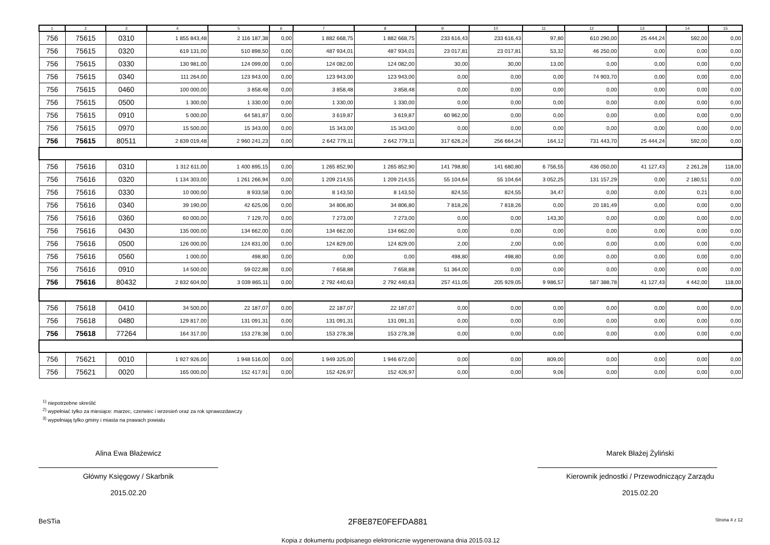| 1 | 2 | 3 | 4 | 5 | 6 | 7 | 8 | 9 | 10 | 11 | 12 | 13 | 14 | 15 |
| --- | --- | --- | --- | --- | --- | --- | --- | --- | --- | --- | --- | --- | --- | --- |
| 756 | 75615 | 0310 | 1 855 843,48 | 2 116 187,38 | 0,00 | 1 882 668,75 | 1 882 668,75 | 233 616,43 | 233 616,43 | 97,80 | 610 290,00 | 25 444,24 | 592,00 | 0,00 |
| 756 | 75615 | 0320 | 619 131,00 | 510 898,50 | 0,00 | 487 934,01 | 487 934,01 | 23 017,81 | 23 017,81 | 53,32 | 46 250,00 | 0,00 | 0,00 | 0,00 |
| 756 | 75615 | 0330 | 130 981,00 | 124 099,00 | 0,00 | 124 082,00 | 124 082,00 | 30,00 | 30,00 | 13,00 | 0,00 | 0,00 | 0,00 | 0,00 |
| 756 | 75615 | 0340 | 111 264,00 | 123 943,00 | 0,00 | 123 943,00 | 123 943,00 | 0,00 | 0,00 | 0,00 | 74 903,70 | 0,00 | 0,00 | 0,00 |
| 756 | 75615 | 0460 | 100 000,00 | 3 858,48 | 0,00 | 3 858,48 | 3 858,48 | 0,00 | 0,00 | 0,00 | 0,00 | 0,00 | 0,00 | 0,00 |
| 756 | 75615 | 0500 | 1 300,00 | 1 330,00 | 0,00 | 1 330,00 | 1 330,00 | 0,00 | 0,00 | 0,00 | 0,00 | 0,00 | 0,00 | 0,00 |
| 756 | 75615 | 0910 | 5 000,00 | 64 581,87 | 0,00 | 3 619,87 | 3 619,87 | 60 962,00 | 0,00 | 0,00 | 0,00 | 0,00 | 0,00 | 0,00 |
| 756 | 75615 | 0970 | 15 500,00 | 15 343,00 | 0,00 | 15 343,00 | 15 343,00 | 0,00 | 0,00 | 0,00 | 0,00 | 0,00 | 0,00 | 0,00 |
| 756 | 75615 | 80511 | 2 839 019,48 | 2 960 241,23 | 0,00 | 2 642 779,11 | 2 642 779,11 | 317 626,24 | 256 664,24 | 164,12 | 731 443,70 | 25 444,24 | 592,00 | 0,00 |
| 756 | 75616 | 0310 | 1 312 611,00 | 1 400 895,15 | 0,00 | 1 265 852,90 | 1 265 852,90 | 141 798,80 | 141 680,80 | 6 756,55 | 436 050,00 | 41 127,43 | 2 261,28 | 118,00 |
| 756 | 75616 | 0320 | 1 134 303,00 | 1 261 266,94 | 0,00 | 1 209 214,55 | 1 209 214,55 | 55 104,64 | 55 104,64 | 3 052,25 | 131 157,29 | 0,00 | 2 180,51 | 0,00 |
| 756 | 75616 | 0330 | 10 000,00 | 8 933,58 | 0,00 | 8 143,50 | 8 143,50 | 824,55 | 824,55 | 34,47 | 0,00 | 0,00 | 0,21 | 0,00 |
| 756 | 75616 | 0340 | 39 190,00 | 42 625,06 | 0,00 | 34 806,80 | 34 806,80 | 7 818,26 | 7 818,26 | 0,00 | 20 181,49 | 0,00 | 0,00 | 0,00 |
| 756 | 75616 | 0360 | 60 000,00 | 7 129,70 | 0,00 | 7 273,00 | 7 273,00 | 0,00 | 0,00 | 143,30 | 0,00 | 0,00 | 0,00 | 0,00 |
| 756 | 75616 | 0430 | 135 000,00 | 134 662,00 | 0,00 | 134 662,00 | 134 662,00 | 0,00 | 0,00 | 0,00 | 0,00 | 0,00 | 0,00 | 0,00 |
| 756 | 75616 | 0500 | 126 000,00 | 124 831,00 | 0,00 | 124 829,00 | 124 829,00 | 2,00 | 2,00 | 0,00 | 0,00 | 0,00 | 0,00 | 0,00 |
| 756 | 75616 | 0560 | 1 000,00 | 498,80 | 0,00 | 0,00 | 0,00 | 498,80 | 498,80 | 0,00 | 0,00 | 0,00 | 0,00 | 0,00 |
| 756 | 75616 | 0910 | 14 500,00 | 59 022,88 | 0,00 | 7 658,88 | 7 658,88 | 51 364,00 | 0,00 | 0,00 | 0,00 | 0,00 | 0,00 | 0,00 |
| 756 | 75616 | 80432 | 2 832 604,00 | 3 039 865,11 | 0,00 | 2 792 440,63 | 2 792 440,63 | 257 411,05 | 205 929,05 | 9 986,57 | 587 388,78 | 41 127,43 | 4 442,00 | 118,00 |
| 756 | 75618 | 0410 | 34 500,00 | 22 187,07 | 0,00 | 22 187,07 | 22 187,07 | 0,00 | 0,00 | 0,00 | 0,00 | 0,00 | 0,00 | 0,00 |
| 756 | 75618 | 0480 | 129 817,00 | 131 091,31 | 0,00 | 131 091,31 | 131 091,31 | 0,00 | 0,00 | 0,00 | 0,00 | 0,00 | 0,00 | 0,00 |
| 756 | 75618 | 77264 | 164 317,00 | 153 278,38 | 0,00 | 153 278,38 | 153 278,38 | 0,00 | 0,00 | 0,00 | 0,00 | 0,00 | 0,00 | 0,00 |
| 756 | 75621 | 0010 | 1 927 926,00 | 1 948 516,00 | 0,00 | 1 949 325,00 | 1 946 672,00 | 0,00 | 0,00 | 809,00 | 0,00 | 0,00 | 0,00 | 0,00 |
| 756 | 75621 | 0020 | 165 000,00 | 152 417,91 | 0,00 | 152 426,97 | 152 426,97 | 0,00 | 0,00 | 9,06 | 0,00 | 0,00 | 0,00 | 0,00 |
<sup>1)</sup> niepotrzebne skreślić
<sup>2)</sup> wypełniać tylko za miesiące: marzec, czerwiec i wrzesień oraz za rok sprawozdawczy
<sup>3)</sup> wypełniają tylko gminy i miasta na prawach powiatu
Alina Ewa Błażewicz
Główny Księgowy / Skarbnik
2015.02.20
Marek Błażej Żyliński
Kierownik jednostki / Przewodniczący Zarządu
2015.02.20
BeSTia 2F8E87E0FEFDA881 Strona 4 z 12
Kopia z dokumentu podpisanego elektronicznie wygenerowana dnia 2015.03.12